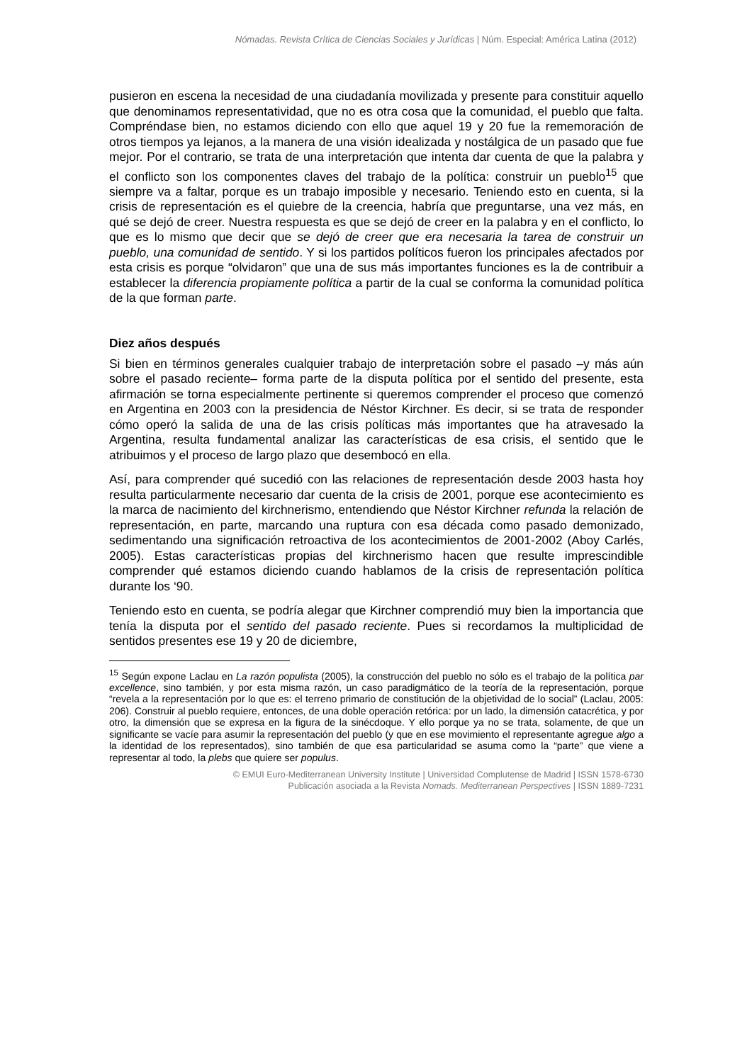Nómadas. Revista Crítica de Ciencias Sociales y Jurídicas | Núm. Especial: América Latina (2012)
pusieron en escena la necesidad de una ciudadanía movilizada y presente para constituir aquello que denominamos representatividad, que no es otra cosa que la comunidad, el pueblo que falta. Compréndase bien, no estamos diciendo con ello que aquel 19 y 20 fue la rememoración de otros tiempos ya lejanos, a la manera de una visión idealizada y nostálgica de un pasado que fue mejor. Por el contrario, se trata de una interpretación que intenta dar cuenta de que la palabra y el conflicto son los componentes claves del trabajo de la política: construir un pueblo<sup>15</sup> que siempre va a faltar, porque es un trabajo imposible y necesario. Teniendo esto en cuenta, si la crisis de representación es el quiebre de la creencia, habría que preguntarse, una vez más, en qué se dejó de creer. Nuestra respuesta es que se dejó de creer en la palabra y en el conflicto, lo que es lo mismo que decir que se dejó de creer que era necesaria la tarea de construir un pueblo, una comunidad de sentido. Y si los partidos políticos fueron los principales afectados por esta crisis es porque “olvidaron” que una de sus más importantes funciones es la de contribuir a establecer la diferencia propiamente política a partir de la cual se conforma la comunidad política de la que forman parte.
Diez años después
Si bien en términos generales cualquier trabajo de interpretación sobre el pasado –y más aún sobre el pasado reciente– forma parte de la disputa política por el sentido del presente, esta afirmación se torna especialmente pertinente si queremos comprender el proceso que comenzó en Argentina en 2003 con la presidencia de Néstor Kirchner. Es decir, si se trata de responder cómo operó la salida de una de las crisis políticas más importantes que ha atravesado la Argentina, resulta fundamental analizar las características de esa crisis, el sentido que le atribuimos y el proceso de largo plazo que desembocó en ella.
Así, para comprender qué sucedió con las relaciones de representación desde 2003 hasta hoy resulta particularmente necesario dar cuenta de la crisis de 2001, porque ese acontecimiento es la marca de nacimiento del kirchnerismo, entendiendo que Néstor Kirchner refunda la relación de representación, en parte, marcando una ruptura con esa década como pasado demonizado, sedimentando una significación retroactiva de los acontecimientos de 2001-2002 (Aboy Carlés, 2005). Estas características propias del kirchnerismo hacen que resulte imprescindible comprender qué estamos diciendo cuando hablamos de la crisis de representación política durante los ‘90.
Teniendo esto en cuenta, se podría alegar que Kirchner comprendió muy bien la importancia que tenía la disputa por el sentido del pasado reciente. Pues si recordamos la multiplicidad de sentidos presentes ese 19 y 20 de diciembre,
<sup>15</sup> Según expone Laclau en La razón populista (2005), la construcción del pueblo no sólo es el trabajo de la política par excellence, sino también, y por esta misma razón, un caso paradigmático de la teoría de la representación, porque “revela a la representación por lo que es: el terreno primario de constitución de la objetividad de lo social” (Laclau, 2005: 206). Construir al pueblo requiere, entonces, de una doble operación retórica: por un lado, la dimensión catacrética, y por otro, la dimensión que se expresa en la figura de la sinécdoque. Y ello porque ya no se trata, solamente, de que un significante se vacíe para asumir la representación del pueblo (y que en ese movimiento el representante agregue algo a la identidad de los representados), sino también de que esa particularidad se asuma como la “parte” que viene a representar al todo, la plebs que quiere ser populus.
© EMUI Euro-Mediterranean University Institute | Universidad Complutense de Madrid | ISSN 1578-6730
Publicación asociada a la Revista Nomads. Mediterranean Perspectives | ISSN 1889-7231